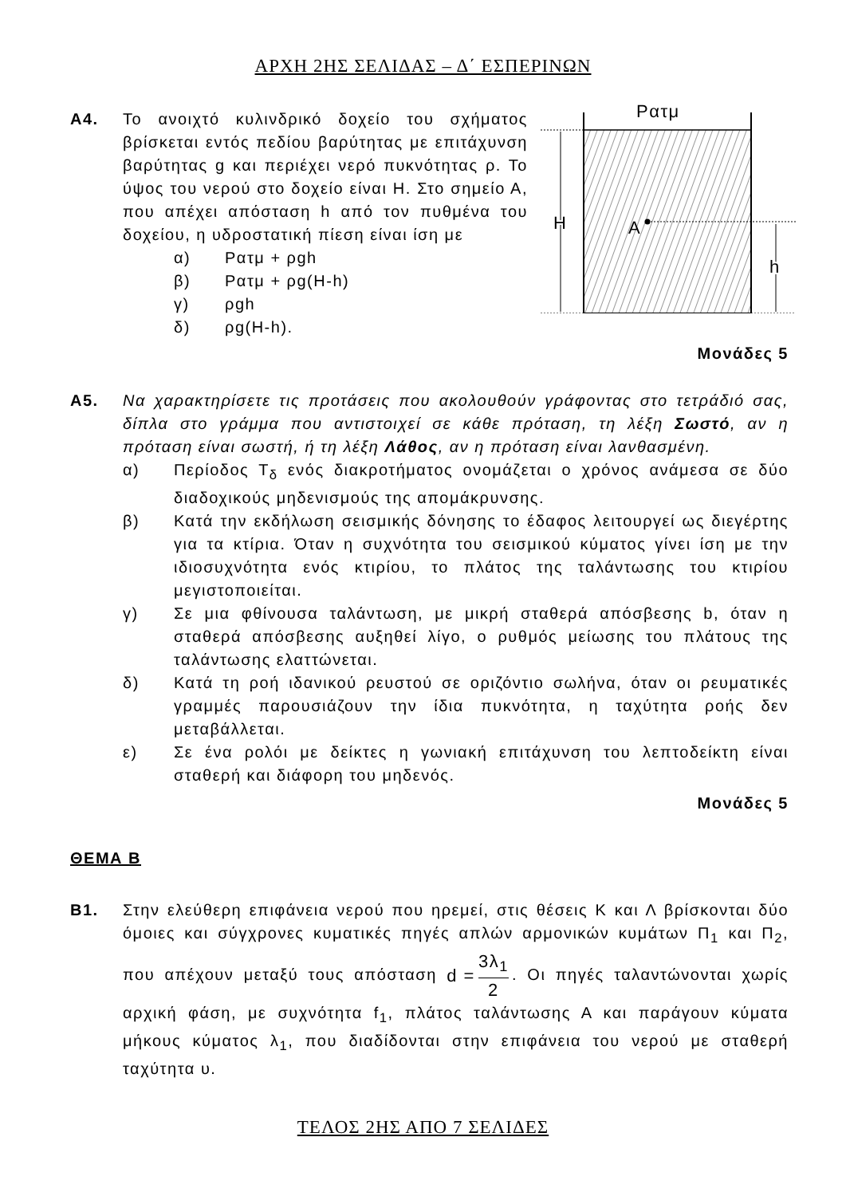ΑΡΧΗ 2ΗΣ ΣΕΛΙΔΑΣ – Δ΄ ΕΣΠΕΡΙΝΩΝ
Α4. Το ανοιχτό κυλινδρικό δοχείο του σχήματος βρίσκεται εντός πεδίου βαρύτητας με επιτάχυνση βαρύτητας g και περιέχει νερό πυκνότητας ρ. Το ύψος του νερού στο δοχείο είναι Η. Στο σημείο Α, που απέχει απόσταση h από τον πυθμένα του δοχείου, η υδροστατική πίεση είναι ίση με
α) Ρατμ + ρgh
β) Ρατμ + ρg(Η-h)
γ) ρgh
δ) ρg(Η-h).
Ρατμ
Η
Α
h
Μονάδες 5
Α5. Να χαρακτηρίσετε τις προτάσεις που ακολουθούν γράφοντας στο τετράδιό σας, δίπλα στο γράμμα που αντιστοιχεί σε κάθε πρόταση, τη λέξη Σωστό, αν η πρόταση είναι σωστή, ή τη λέξη Λάθος, αν η πρόταση είναι λανθασμένη.
α) Περίοδος Τ<sub>δ</sub> ενός διακροτήματος ονομάζεται ο χρόνος ανάμεσα σε δύο διαδοχικούς μηδενισμούς της απομάκρυνσης.
β) Κατά την εκδήλωση σεισμικής δόνησης το έδαφος λειτουργεί ως διεγέρτης για τα κτίρια. Όταν η συχνότητα του σεισμικού κύματος γίνει ίση με την ιδιοσυχνότητα ενός κτιρίου, το πλάτος της ταλάντωσης του κτιρίου μεγιστοποιείται.
γ) Σε μια φθίνουσα ταλάντωση, με μικρή σταθερά απόσβεσης b, όταν η σταθερά απόσβεσης αυξηθεί λίγο, ο ρυθμός μείωσης του πλάτους της ταλάντωσης ελαττώνεται.
δ) Κατά τη ροή ιδανικού ρευστού σε οριζόντιο σωλήνα, όταν οι ρευματικές γραμμές παρουσιάζουν την ίδια πυκνότητα, η ταχύτητα ροής δεν μεταβάλλεται.
ε) Σε ένα ρολόι με δείκτες η γωνιακή επιτάχυνση του λεπτοδείκτη είναι σταθερή και διάφορη του μηδενός.
Μονάδες 5
ΘΕΜΑ Β
Β1. Στην ελεύθερη επιφάνεια νερού που ηρεμεί, στις θέσεις Κ και Λ βρίσκονται δύο όμοιες και σύγχρονες κυματικές πηγές απλών αρμονικών κυμάτων Π<sub>1</sub> και Π<sub>2</sub>, που απέχουν μεταξύ τους απόσταση d = 3λ<sub>1</sub> 2. Οι πηγές ταλαντώνονται χωρίς αρχική φάση, με συχνότητα f<sub>1</sub>, πλάτος ταλάντωσης Α και παράγουν κύματα μήκους κύματος λ<sub>1</sub>, που διαδίδονται στην επιφάνεια του νερού με σταθερή ταχύτητα υ.
ΤΕΛΟΣ 2ΗΣ ΑΠΟ 7 ΣΕΛΙΔΕΣ